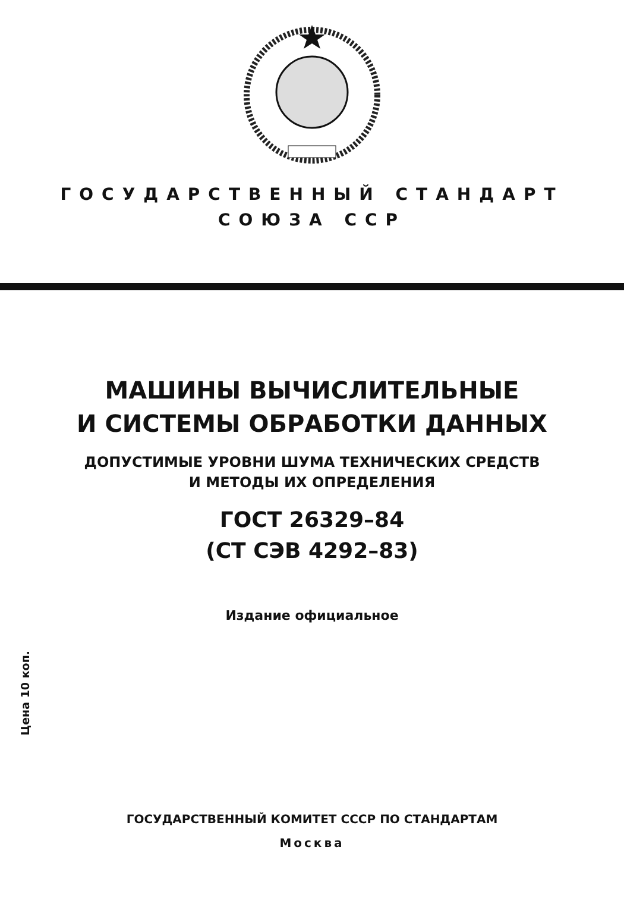ГОСУДАРСТВЕННЫЙ СТАНДАРТ
СОЮЗА ССР
МАШИНЫ ВЫЧИСЛИТЕЛЬНЫЕ
И СИСТЕМЫ ОБРАБОТКИ ДАННЫХ
ДОПУСТИМЫЕ УРОВНИ ШУМА ТЕХНИЧЕСКИХ СРЕДСТВ
И МЕТОДЫ ИХ ОПРЕДЕЛЕНИЯ
ГОСТ 26329–84
(СТ СЭВ 4292–83)
Издание официальное
Цена 10 коп.
ГОСУДАРСТВЕННЫЙ КОМИТЕТ СССР ПО СТАНДАРТАМ
Москва